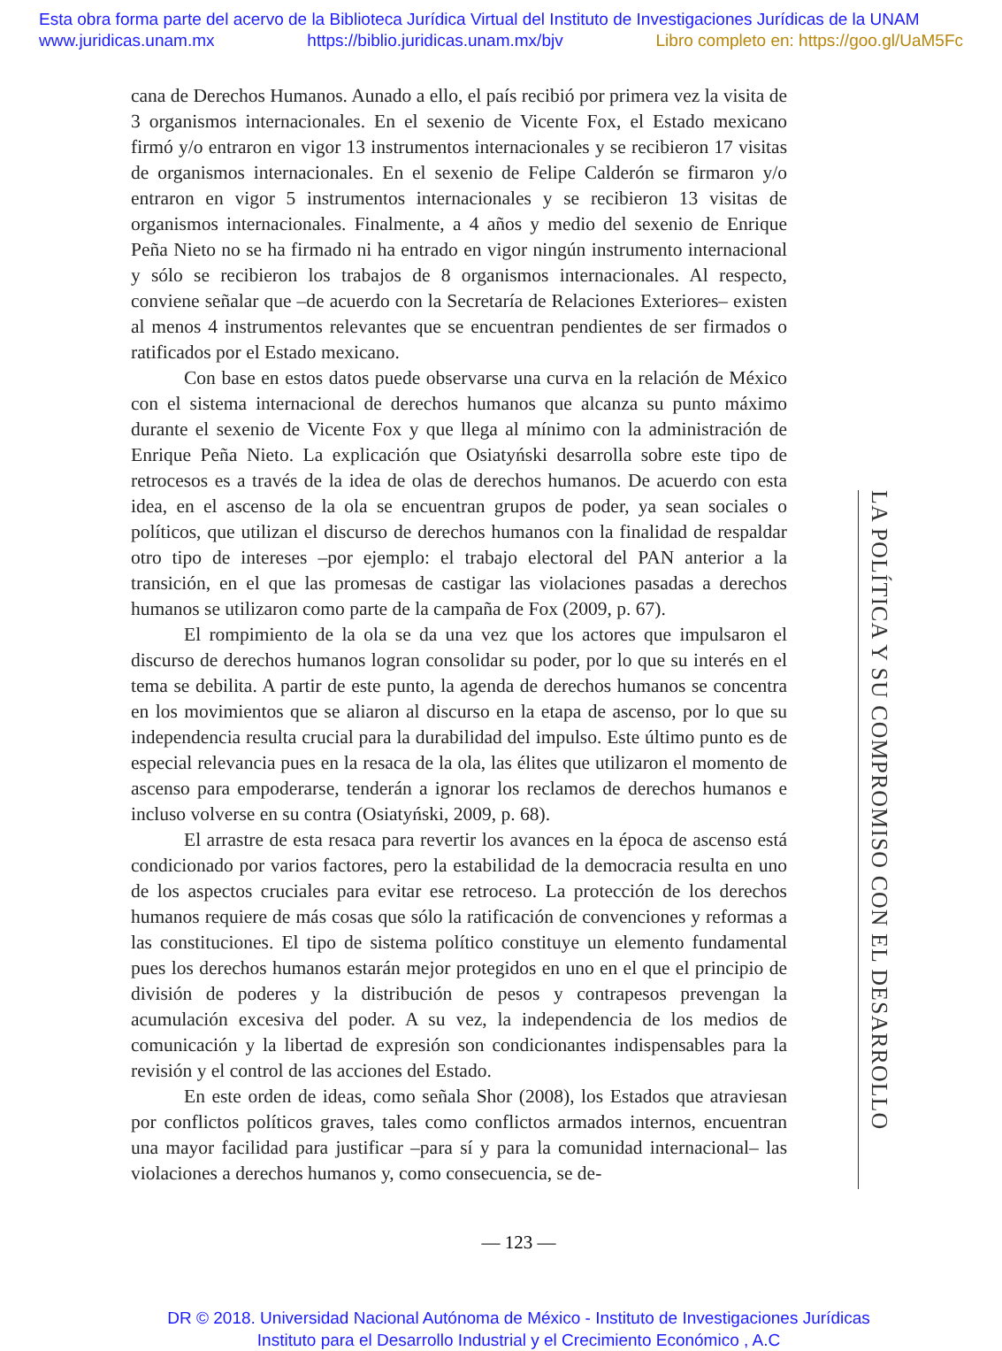Esta obra forma parte del acervo de la Biblioteca Jurídica Virtual del Instituto de Investigaciones Jurídicas de la UNAM
www.juridicas.unam.mx https://biblio.juridicas.unam.mx/bjv Libro completo en: https://goo.gl/UaM5Fc
cana de Derechos Humanos. Aunado a ello, el país recibió por primera vez la visita de 3 organismos internacionales. En el sexenio de Vicente Fox, el Estado mexicano firmó y/o entraron en vigor 13 instrumentos internacionales y se recibieron 17 visitas de organismos internacionales. En el sexenio de Felipe Calderón se firmaron y/o entraron en vigor 5 instrumentos internacionales y se recibieron 13 visitas de organismos internacionales. Finalmente, a 4 años y medio del sexenio de Enrique Peña Nieto no se ha firmado ni ha entrado en vigor ningún instrumento internacional y sólo se recibieron los trabajos de 8 organismos internacionales. Al respecto, conviene señalar que –de acuerdo con la Secretaría de Relaciones Exteriores– existen al menos 4 instrumentos relevantes que se encuentran pendientes de ser firmados o ratificados por el Estado mexicano.
Con base en estos datos puede observarse una curva en la relación de México con el sistema internacional de derechos humanos que alcanza su punto máximo durante el sexenio de Vicente Fox y que llega al mínimo con la administración de Enrique Peña Nieto. La explicación que Osiatyński desarrolla sobre este tipo de retrocesos es a través de la idea de olas de derechos humanos. De acuerdo con esta idea, en el ascenso de la ola se encuentran grupos de poder, ya sean sociales o políticos, que utilizan el discurso de derechos humanos con la finalidad de respaldar otro tipo de intereses –por ejemplo: el trabajo electoral del PAN anterior a la transición, en el que las promesas de castigar las violaciones pasadas a derechos humanos se utilizaron como parte de la campaña de Fox (2009, p. 67).
El rompimiento de la ola se da una vez que los actores que impulsaron el discurso de derechos humanos logran consolidar su poder, por lo que su interés en el tema se debilita. A partir de este punto, la agenda de derechos humanos se concentra en los movimientos que se aliaron al discurso en la etapa de ascenso, por lo que su independencia resulta crucial para la durabilidad del impulso. Este último punto es de especial relevancia pues en la resaca de la ola, las élites que utilizaron el momento de ascenso para empoderarse, tenderán a ignorar los reclamos de derechos humanos e incluso volverse en su contra (Osiatyński, 2009, p. 68).
El arrastre de esta resaca para revertir los avances en la época de ascenso está condicionado por varios factores, pero la estabilidad de la democracia resulta en uno de los aspectos cruciales para evitar ese retroceso. La protección de los derechos humanos requiere de más cosas que sólo la ratificación de convenciones y reformas a las constituciones. El tipo de sistema político constituye un elemento fundamental pues los derechos humanos estarán mejor protegidos en uno en el que el principio de división de poderes y la distribución de pesos y contrapesos prevengan la acumulación excesiva del poder. A su vez, la independencia de los medios de comunicación y la libertad de expresión son condicionantes indispensables para la revisión y el control de las acciones del Estado.
En este orden de ideas, como señala Shor (2008), los Estados que atraviesan por conflictos políticos graves, tales como conflictos armados internos, encuentran una mayor facilidad para justificar –para sí y para la comunidad internacional– las violaciones a derechos humanos y, como consecuencia, se de-
LA POLÍTICA Y SU COMPROMISO CON EL DESARROLLO
— 123 —
DR © 2018. Universidad Nacional Autónoma de México - Instituto de Investigaciones Jurídicas
Instituto para el Desarrollo Industrial y el Crecimiento Económico , A.C